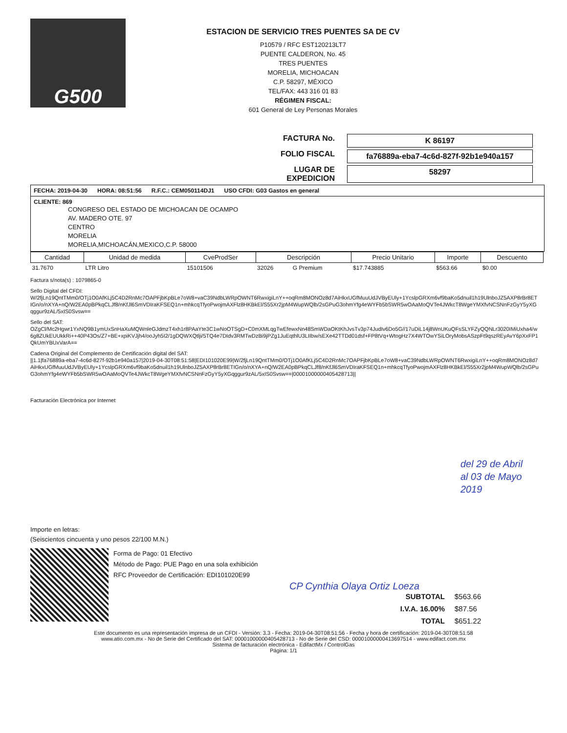G500
ESTACION DE SERVICIO TRES PUENTES SA DE CV
P10579 / RFC EST120213LT7
PUENTE CALDERON, No. 45
TRES PUENTES
MORELIA, MICHOACAN
C.P. 58297, MÉXICO
TEL/FAX: 443 316 01 83
RÉGIMEN FISCAL:
601 General de Ley Personas Morales
FACTURA No.
K 86197
FOLIO FISCAL
fa76889a-eba7-4c6d-827f-92b1e940a157
LUGAR DE EXPEDICION
58297
FECHA: 2019-04-30 HORA: 08:51:56 R.F.C.: CEM050114DJ1 USO CFDI: G03 Gastos en general
CLIENTE: 869
CONGRESO DEL ESTADO DE MICHOACAN DE OCAMPO
AV. MADERO OTE. 97
CENTRO
MORELIA
MORELIA,MICHOACÁN,MEXICO,C.P. 58000
| Cantidad | Unidad de medida | CveProdSer | Descripción | | Precio Unitario | Importe | Descuento |
| --- | --- | --- | --- | --- | --- | --- | --- |
| 31.7670 | LTR Litro | 15101506 | 32026 | G Premium | $17.743885 | $563.66 | $0.00 |
Factura s/nota(s) : 1079865-0
Sello Digital del CFDI:
W/2fjLn19QntTMm0/OTj1O0AfKLj5C4D2RnMc7OAPFjbKpBLe7oW8+vaC39NdbLWRpOWNT6RwxigiLnY++oqRm8MONOz8d7AiHkxUGfMuuUdJVByEUly+1YcslpGRXm6vf9baKo5dnuil1h19UlnboJZ5AXP8rBr8ETIGn/o/nXYA+nQ/W2EA0pBPkqCLJf8/nKfJl6SmVDIraKFSEQ1n+mhkcqTfyoPwojmAXFlz8HKBkEl/S55Xr2jpM4WupWQlb/2sGPuG3ohmYfg4eWYFb5bSWR5wOAaMoQVTe4JWkcT8WgeYMXfvNCSNnFzGyY5yXGqggur9zAL/5xIS0Svsw==
Sello del SAT:
OZgCl/Mc2Hgwr1YxNQ9B1ymUxSnHaXuMQWnleGJdmzT4xh1r8PAaYte3C1wNoOTSgD+C0mXMLqgTwEfewxNn48SmWDaOKtKhJvsTv3p74JudIv6Do5G//17uDiL14j8WnUKuQFsSLYFZyQQNLr3020IMiUxha4/w6g8ZUkEUUkkRi++40P43Os/Z7+BE+xpiKVJjh4/ooJyh5I2/1gDQWXQtlji/5TQ4e7DIdv3RMTwDzBi9jPZg1JuEqthlU3LIIbw/sEXe42TTDd01dsf+FP8tVq+WtogHz7X4WTOwYSiLOryMobsASzpFt9qszREyAvY6pXxFP1QkUmYBUxVarA==
Cadena Original del Complemento de Certificación digital del SAT:
||1.1|fa76889a-eba7-4c6d-827f-92b1e940a157|2019-04-30T08:51:58|EDI101020E99|W/2fjLn19QntTMm0/OTj1O0AfKLj5C4D2RnMc7OAPFjbKpBLe7oW8+vaC39NdbLWRpOWNT6RwxigiLnY++oqRm8MONOz8d7AiHkxUGfMuuUdJVByEUly+1YcslpGRXm6vf9baKo5dnuil1h19UlnboJZ5AXP8rBr8ETIGn/o/nXYA+nQ/W2EA0pBPkqCLJf8/nKfJl6SmVDIraKFSEQ1n+mhkcqTfyoPwojmAXFlz8HKBkEl/S55Xr2jpM4WupWQlb/2sGPuG3ohmYfg4eWYFb5bSWR5wOAaMoQVTe4JWkcT8WgeYMXfvNCSNnFzGyY5yXGqggur9zAL/5xIS0Svsw==|00001000000405428713||
Facturación Electrónica por Internet
del 29 de Abril
al 03 de Mayo
2019
Importe en letras:
(Seiscientos cincuenta y uno pesos 22/100 M.N.)
Forma de Pago: 01 Efectivo
Método de Pago: PUE Pago en una sola exhibición
RFC Proveedor de Certificación: EDI101020E99
CP Cynthia Olaya Ortiz Loeza
SUBTOTAL $563.66 I.V.A. 16.00% $87.56 TOTAL $651.22
Este documento es una representación impresa de un CFDI - Versión: 3.3 - Fecha: 2019-04-30T08:51:56 - Fecha y hora de certificación: 2019-04-30T08:51:58
www.atio.com.mx - No de Serie del Certificado del SAT: 00001000000405428713 - No de Serie del CSD: 00001000000413697514 - www.edifact.com.mx
Sistema de facturación electrónica - EdifactMx / ControlGas
Página: 1/1